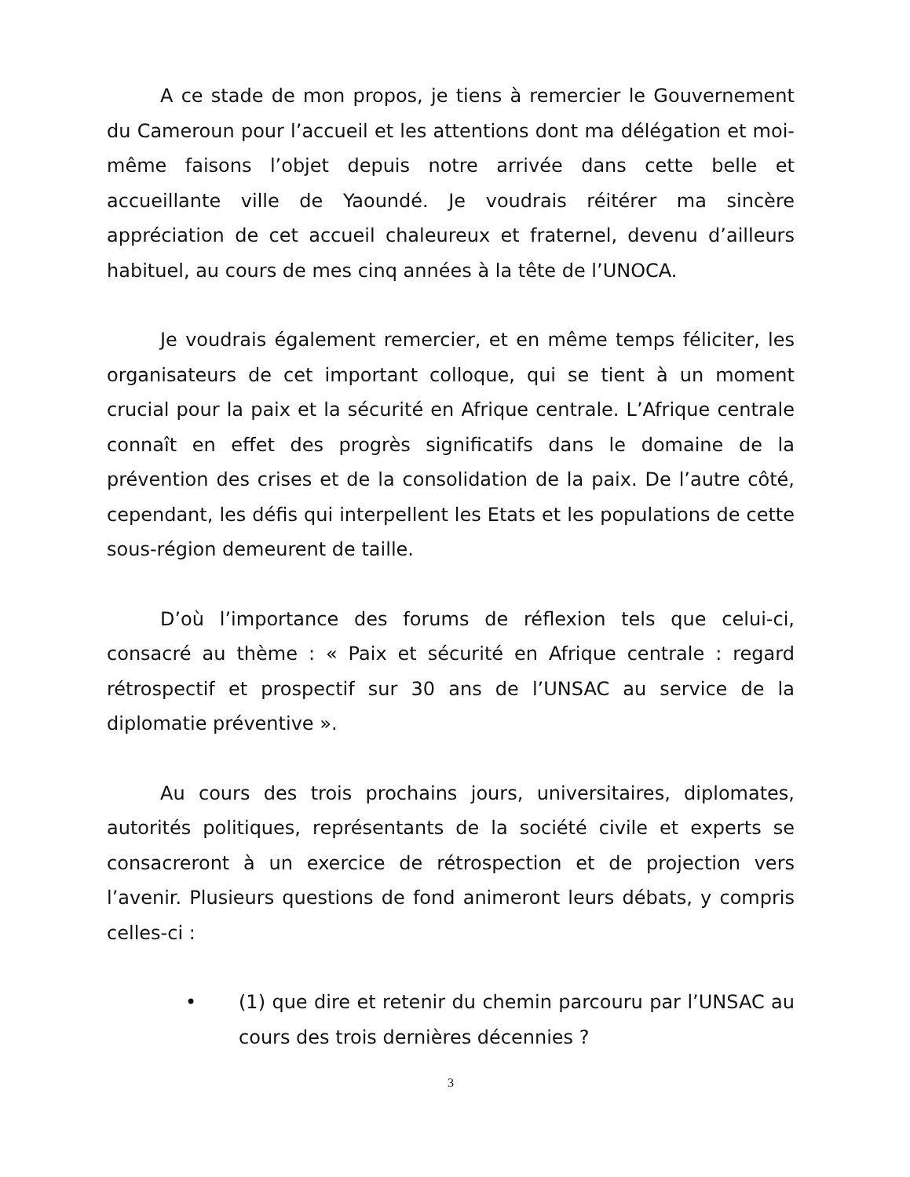A ce stade de mon propos, je tiens à remercier le Gouvernement du Cameroun pour l’accueil et les attentions dont ma délégation et moi-même faisons l’objet depuis notre arrivée dans cette belle et accueillante ville de Yaoundé. Je voudrais réitérer ma sincère appréciation de cet accueil chaleureux et fraternel, devenu d’ailleurs habituel, au cours de mes cinq années à la tête de l’UNOCA.
Je voudrais également remercier, et en même temps féliciter, les organisateurs de cet important colloque, qui se tient à un moment crucial pour la paix et la sécurité en Afrique centrale. L’Afrique centrale connaît en effet des progrès significatifs dans le domaine de la prévention des crises et de la consolidation de la paix. De l’autre côté, cependant, les défis qui interpellent les Etats et les populations de cette sous-région demeurent de taille.
D’où l’importance des forums de réflexion tels que celui-ci, consacré au thème : « Paix et sécurité en Afrique centrale : regard rétrospectif et prospectif sur 30 ans de l’UNSAC au service de la diplomatie préventive ».
Au cours des trois prochains jours, universitaires, diplomates, autorités politiques, représentants de la société civile et experts se consacreront à un exercice de rétrospection et de projection vers l’avenir. Plusieurs questions de fond animeront leurs débats, y compris celles-ci :
• (1) que dire et retenir du chemin parcouru par l’UNSAC au cours des trois dernières décennies ?
3